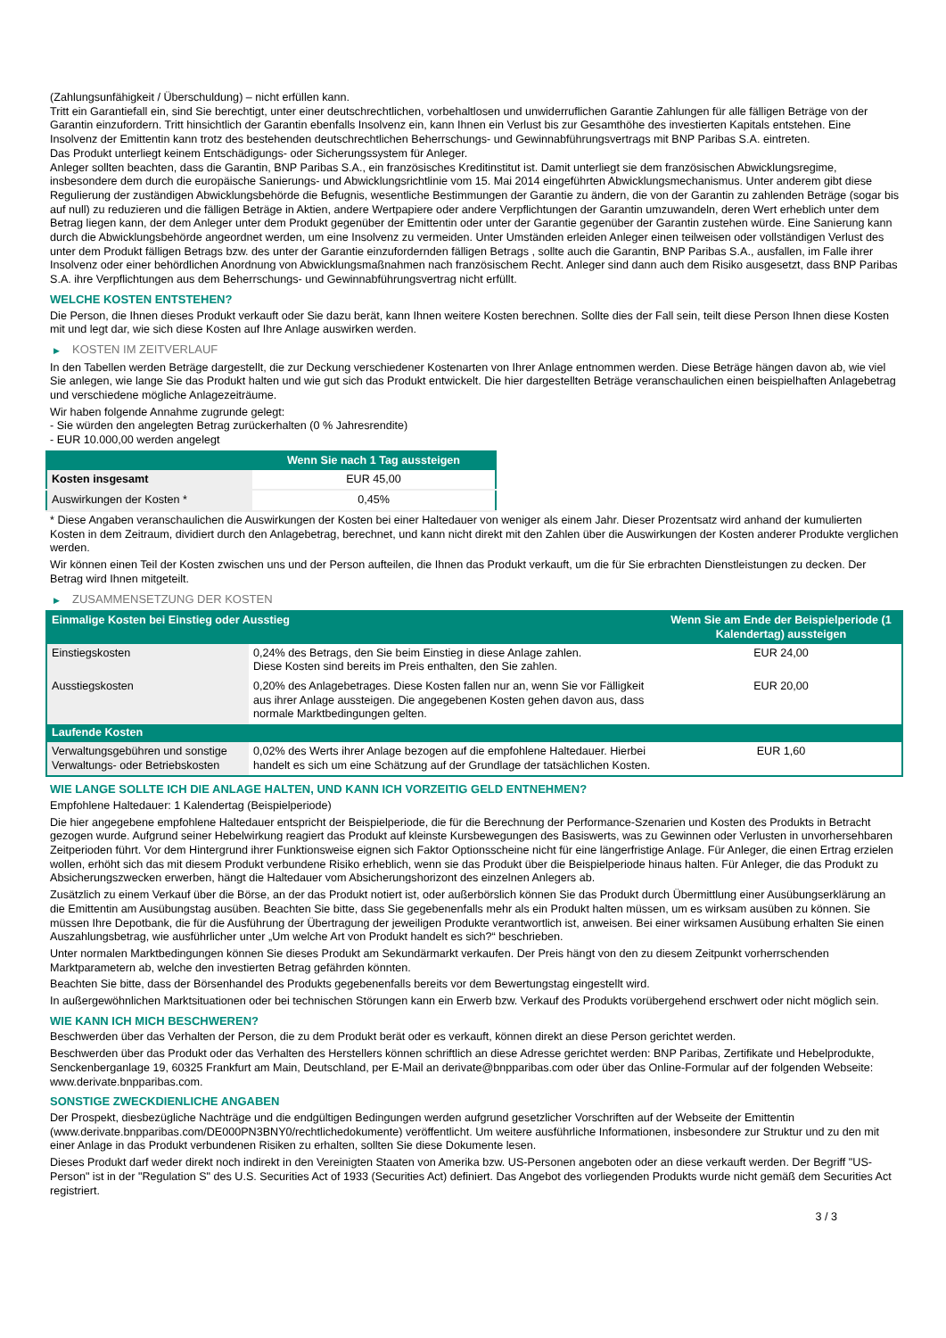(Zahlungsunfähigkeit / Überschuldung) – nicht erfüllen kann.
Tritt ein Garantiefall ein, sind Sie berechtigt, unter einer deutschrechtlichen, vorbehaltlosen und unwiderruflichen Garantie Zahlungen für alle fälligen Beträge von der Garantin einzufordern. Tritt hinsichtlich der Garantin ebenfalls Insolvenz ein, kann Ihnen ein Verlust bis zur Gesamthöhe des investierten Kapitals entstehen. Eine Insolvenz der Emittentin kann trotz des bestehenden deutschrechtlichen Beherrschungs- und Gewinnabführungsvertrags mit BNP Paribas S.A. eintreten.
Das Produkt unterliegt keinem Entschädigungs- oder Sicherungssystem für Anleger.
Anleger sollten beachten, dass die Garantin, BNP Paribas S.A., ein französisches Kreditinstitut ist. Damit unterliegt sie dem französischen Abwicklungsregime, insbesondere dem durch die europäische Sanierungs- und Abwicklungsrichtlinie vom 15. Mai 2014 eingeführten Abwicklungsmechanismus. Unter anderem gibt diese Regulierung der zuständigen Abwicklungsbehörde die Befugnis, wesentliche Bestimmungen der Garantie zu ändern, die von der Garantin zu zahlenden Beträge (sogar bis auf null) zu reduzieren und die fälligen Beträge in Aktien, andere Wertpapiere oder andere Verpflichtungen der Garantin umzuwandeln, deren Wert erheblich unter dem Betrag liegen kann, der dem Anleger unter dem Produkt gegenüber der Emittentin oder unter der Garantie gegenüber der Garantin zustehen würde. Eine Sanierung kann durch die Abwicklungsbehörde angeordnet werden, um eine Insolvenz zu vermeiden. Unter Umständen erleiden Anleger einen teilweisen oder vollständigen Verlust des unter dem Produkt fälligen Betrags bzw. des unter der Garantie einzufordernden fälligen Betrags , sollte auch die Garantin, BNP Paribas S.A., ausfallen, im Falle ihrer Insolvenz oder einer behördlichen Anordnung von Abwicklungsmaßnahmen nach französischem Recht. Anleger sind dann auch dem Risiko ausgesetzt, dass BNP Paribas S.A. ihre Verpflichtungen aus dem Beherrschungs- und Gewinnabführungsvertrag nicht erfüllt.
WELCHE KOSTEN ENTSTEHEN?
Die Person, die Ihnen dieses Produkt verkauft oder Sie dazu berät, kann Ihnen weitere Kosten berechnen. Sollte dies der Fall sein, teilt diese Person Ihnen diese Kosten mit und legt dar, wie sich diese Kosten auf Ihre Anlage auswirken werden.
▶ KOSTEN IM ZEITVERLAUF
In den Tabellen werden Beträge dargestellt, die zur Deckung verschiedener Kostenarten von Ihrer Anlage entnommen werden. Diese Beträge hängen davon ab, wie viel Sie anlegen, wie lange Sie das Produkt halten und wie gut sich das Produkt entwickelt. Die hier dargestellten Beträge veranschaulichen einen beispielhaften Anlagebetrag und verschiedene mögliche Anlagezeiträume.
Wir haben folgende Annahme zugrunde gelegt:
- Sie würden den angelegten Betrag zurückerhalten (0 % Jahresrendite)
- EUR 10.000,00 werden angelegt
| | Wenn Sie nach 1 Tag aussteigen |
| --- | --- |
| Kosten insgesamt | EUR 45,00 |
| Auswirkungen der Kosten * | 0,45% |
* Diese Angaben veranschaulichen die Auswirkungen der Kosten bei einer Haltedauer von weniger als einem Jahr. Dieser Prozentsatz wird anhand der kumulierten Kosten in dem Zeitraum, dividiert durch den Anlagebetrag, berechnet, und kann nicht direkt mit den Zahlen über die Auswirkungen der Kosten anderer Produkte verglichen werden.
Wir können einen Teil der Kosten zwischen uns und der Person aufteilen, die Ihnen das Produkt verkauft, um die für Sie erbrachten Dienstleistungen zu decken. Der Betrag wird Ihnen mitgeteilt.
▶ ZUSAMMENSETZUNG DER KOSTEN
| Einmalige Kosten bei Einstieg oder Ausstieg | | Wenn Sie am Ende der Beispielperiode (1 Kalendertag) aussteigen |
| --- | --- | --- |
| Einstiegskosten | 0,24% des Betrags, den Sie beim Einstieg in diese Anlage zahlen. Diese Kosten sind bereits im Preis enthalten, den Sie zahlen. | EUR 24,00 |
| Ausstiegskosten | 0,20% des Anlagebetrages. Diese Kosten fallen nur an, wenn Sie vor Fälligkeit aus ihrer Anlage aussteigen. Die angegebenen Kosten gehen davon aus, dass normale Marktbedingungen gelten. | EUR 20,00 |
| Laufende Kosten | | |
| Verwaltungsgebühren und sonstige Verwaltungs- oder Betriebskosten | 0,02% des Werts ihrer Anlage bezogen auf die empfohlene Haltedauer. Hierbei handelt es sich um eine Schätzung auf der Grundlage der tatsächlichen Kosten. | EUR 1,60 |
WIE LANGE SOLLTE ICH DIE ANLAGE HALTEN, UND KANN ICH VORZEITIG GELD ENTNEHMEN?
Empfohlene Haltedauer: 1 Kalendertag (Beispielperiode)
Die hier angegebene empfohlene Haltedauer entspricht der Beispielperiode, die für die Berechnung der Performance-Szenarien und Kosten des Produkts in Betracht gezogen wurde. Aufgrund seiner Hebelwirkung reagiert das Produkt auf kleinste Kursbewegungen des Basiswerts, was zu Gewinnen oder Verlusten in unvorhersehbaren Zeitperioden führt. Vor dem Hintergrund ihrer Funktionsweise eignen sich Faktor Optionsscheine nicht für eine längerfristige Anlage. Für Anleger, die einen Ertrag erzielen wollen, erhöht sich das mit diesem Produkt verbundene Risiko erheblich, wenn sie das Produkt über die Beispielperiode hinaus halten. Für Anleger, die das Produkt zu Absicherungszwecken erwerben, hängt die Haltedauer vom Absicherungshorizont des einzelnen Anlegers ab.
Zusätzlich zu einem Verkauf über die Börse, an der das Produkt notiert ist, oder außerbörslich können Sie das Produkt durch Übermittlung einer Ausübungserklärung an die Emittentin am Ausübungstag ausüben. Beachten Sie bitte, dass Sie gegebenenfalls mehr als ein Produkt halten müssen, um es wirksam ausüben zu können. Sie müssen Ihre Depotbank, die für die Ausführung der Übertragung der jeweiligen Produkte verantwortlich ist, anweisen. Bei einer wirksamen Ausübung erhalten Sie einen Auszahlungsbetrag, wie ausführlicher unter „Um welche Art von Produkt handelt es sich?“ beschrieben.
Unter normalen Marktbedingungen können Sie dieses Produkt am Sekundärmarkt verkaufen. Der Preis hängt von den zu diesem Zeitpunkt vorherrschenden Marktparametern ab, welche den investierten Betrag gefährden könnten.
Beachten Sie bitte, dass der Börsenhandel des Produkts gegebenenfalls bereits vor dem Bewertungstag eingestellt wird.
In außergewöhnlichen Marktsituationen oder bei technischen Störungen kann ein Erwerb bzw. Verkauf des Produkts vorübergehend erschwert oder nicht möglich sein.
WIE KANN ICH MICH BESCHWEREN?
Beschwerden über das Verhalten der Person, die zu dem Produkt berät oder es verkauft, können direkt an diese Person gerichtet werden.
Beschwerden über das Produkt oder das Verhalten des Herstellers können schriftlich an diese Adresse gerichtet werden: BNP Paribas, Zertifikate und Hebelprodukte, Senckenberganlage 19, 60325 Frankfurt am Main, Deutschland, per E-Mail an derivate@bnpparibas.com oder über das Online-Formular auf der folgenden Webseite: www.derivate.bnpparibas.com.
SONSTIGE ZWECKDIENLICHE ANGABEN
Der Prospekt, diesbezügliche Nachträge und die endgültigen Bedingungen werden aufgrund gesetzlicher Vorschriften auf der Webseite der Emittentin (www.derivate.bnpparibas.com/DE000PN3BNY0/rechtlichedokumente) veröffentlicht. Um weitere ausführliche Informationen, insbesondere zur Struktur und zu den mit einer Anlage in das Produkt verbundenen Risiken zu erhalten, sollten Sie diese Dokumente lesen.
Dieses Produkt darf weder direkt noch indirekt in den Vereinigten Staaten von Amerika bzw. US-Personen angeboten oder an diese verkauft werden. Der Begriff "US-Person" ist in der "Regulation S" des U.S. Securities Act of 1933 (Securities Act) definiert. Das Angebot des vorliegenden Produkts wurde nicht gemäß dem Securities Act registriert.
3 / 3